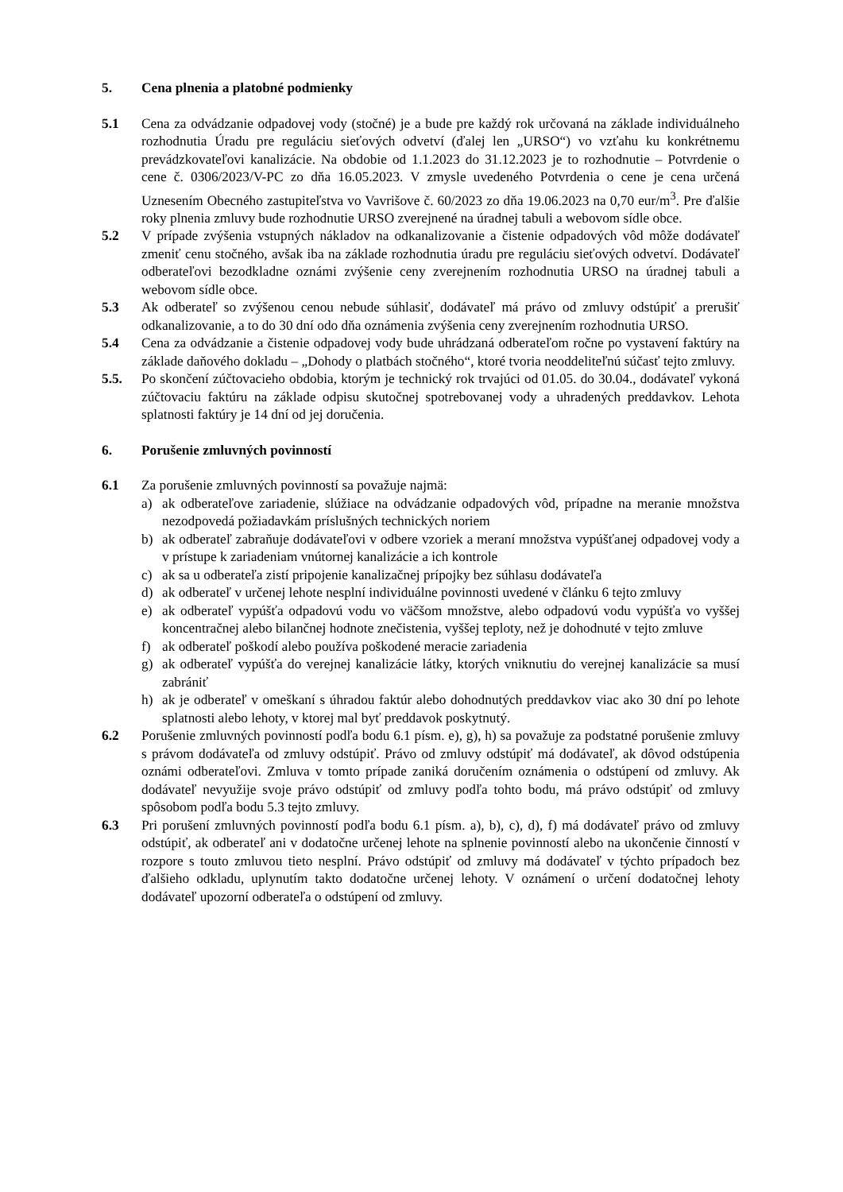5. Cena plnenia a platobné podmienky
5.1 Cena za odvádzanie odpadovej vody (stočné) je a bude pre každý rok určovaná na základe individuálneho rozhodnutia Úradu pre reguláciu sieťových odvetví (ďalej len „URSO“) vo vzťahu ku konkrétnemu prevádzkovateľovi kanalizácie. Na obdobie od 1.1.2023 do 31.12.2023 je to rozhodnutie – Potvrdenie o cene č. 0306/2023/V-PC zo dňa 16.05.2023. V zmysle uvedeného Potvrdenia o cene je cena určená Uznesením Obecného zastupiteľstva vo Vavrišove č. 60/2023 zo dňa 19.06.2023 na 0,70 eur/m<sup>3</sup>. Pre ďalšie roky plnenia zmluvy bude rozhodnutie URSO zverejnené na úradnej tabuli a webovom sídle obce.
5.2 V prípade zvýšenia vstupných nákladov na odkanalizovanie a čistenie odpadových vôd môže dodávateľ zmeniť cenu stočného, avšak iba na základe rozhodnutia úradu pre reguláciu sieťových odvetví. Dodávateľ odberateľovi bezodkladne oznámi zvýšenie ceny zverejnením rozhodnutia URSO na úradnej tabuli a webovom sídle obce.
5.3 Ak odberateľ so zvýšenou cenou nebude súhlasiť, dodávateľ má právo od zmluvy odstúpiť a prerušiť odkanalizovanie, a to do 30 dní odo dňa oznámenia zvýšenia ceny zverejnením rozhodnutia URSO.
5.4 Cena za odvádzanie a čistenie odpadovej vody bude uhrádzaná odberateľom ročne po vystavení faktúry na základe daňového dokladu – „Dohody o platbách stočného“, ktoré tvoria neoddeliteľnú súčasť tejto zmluvy.
5.5. Po skončení zúčtovacieho obdobia, ktorým je technický rok trvajúci od 01.05. do 30.04., dodávateľ vykoná zúčtovaciu faktúru na základe odpisu skutočnej spotrebovanej vody a uhradených preddavkov. Lehota splatnosti faktúry je 14 dní od jej doručenia.
6. Porušenie zmluvných povinností
6.1 Za porušenie zmluvných povinností sa považuje najmä:
a) ak odberateľove zariadenie, slúžiace na odvádzanie odpadových vôd, prípadne na meranie množstva nezodpovedá požiadavkám príslušných technických noriem
b) ak odberateľ zabraňuje dodávateľovi v odbere vzoriek a meraní množstva vypúšťanej odpadovej vody a v prístupe k zariadeniam vnútornej kanalizácie a ich kontrole
c) ak sa u odberateľa zistí pripojenie kanalizačnej prípojky bez súhlasu dodávateľa
d) ak odberateľ v určenej lehote nesplní individuálne povinnosti uvedené v článku 6 tejto zmluvy
e) ak odberateľ vypúšťa odpadovú vodu vo väčšom množstve, alebo odpadovú vodu vypúšťa vo vyššej koncentračnej alebo bilančnej hodnote znečistenia, vyššej teploty, než je dohodnuté v tejto zmluve
f) ak odberateľ poškodí alebo používa poškodené meracie zariadenia
g) ak odberateľ vypúšťa do verejnej kanalizácie látky, ktorých vniknutiu do verejnej kanalizácie sa musí zabrániť
h) ak je odberateľ v omeškaní s úhradou faktúr alebo dohodnutých preddavkov viac ako 30 dní po lehote splatnosti alebo lehoty, v ktorej mal byť preddavok poskytnutý.
6.2 Porušenie zmluvných povinností podľa bodu 6.1 písm. e), g), h) sa považuje za podstatné porušenie zmluvy s právom dodávateľa od zmluvy odstúpiť. Právo od zmluvy odstúpiť má dodávateľ, ak dôvod odstúpenia oznámi odberateľovi. Zmluva v tomto prípade zaniká doručením oznámenia o odstúpení od zmluvy. Ak dodávateľ nevyužije svoje právo odstúpiť od zmluvy podľa tohto bodu, má právo odstúpiť od zmluvy spôsobom podľa bodu 5.3 tejto zmluvy.
6.3 Pri porušení zmluvných povinností podľa bodu 6.1 písm. a), b), c), d), f) má dodávateľ právo od zmluvy odstúpiť, ak odberateľ ani v dodatočne určenej lehote na splnenie povinností alebo na ukončenie činností v rozpore s touto zmluvou tieto nesplní. Právo odstúpiť od zmluvy má dodávateľ v týchto prípadoch bez ďalšieho odkladu, uplynutím takto dodatočne určenej lehoty. V oznámení o určení dodatočnej lehoty dodávateľ upozorní odberateľa o odstúpení od zmluvy.